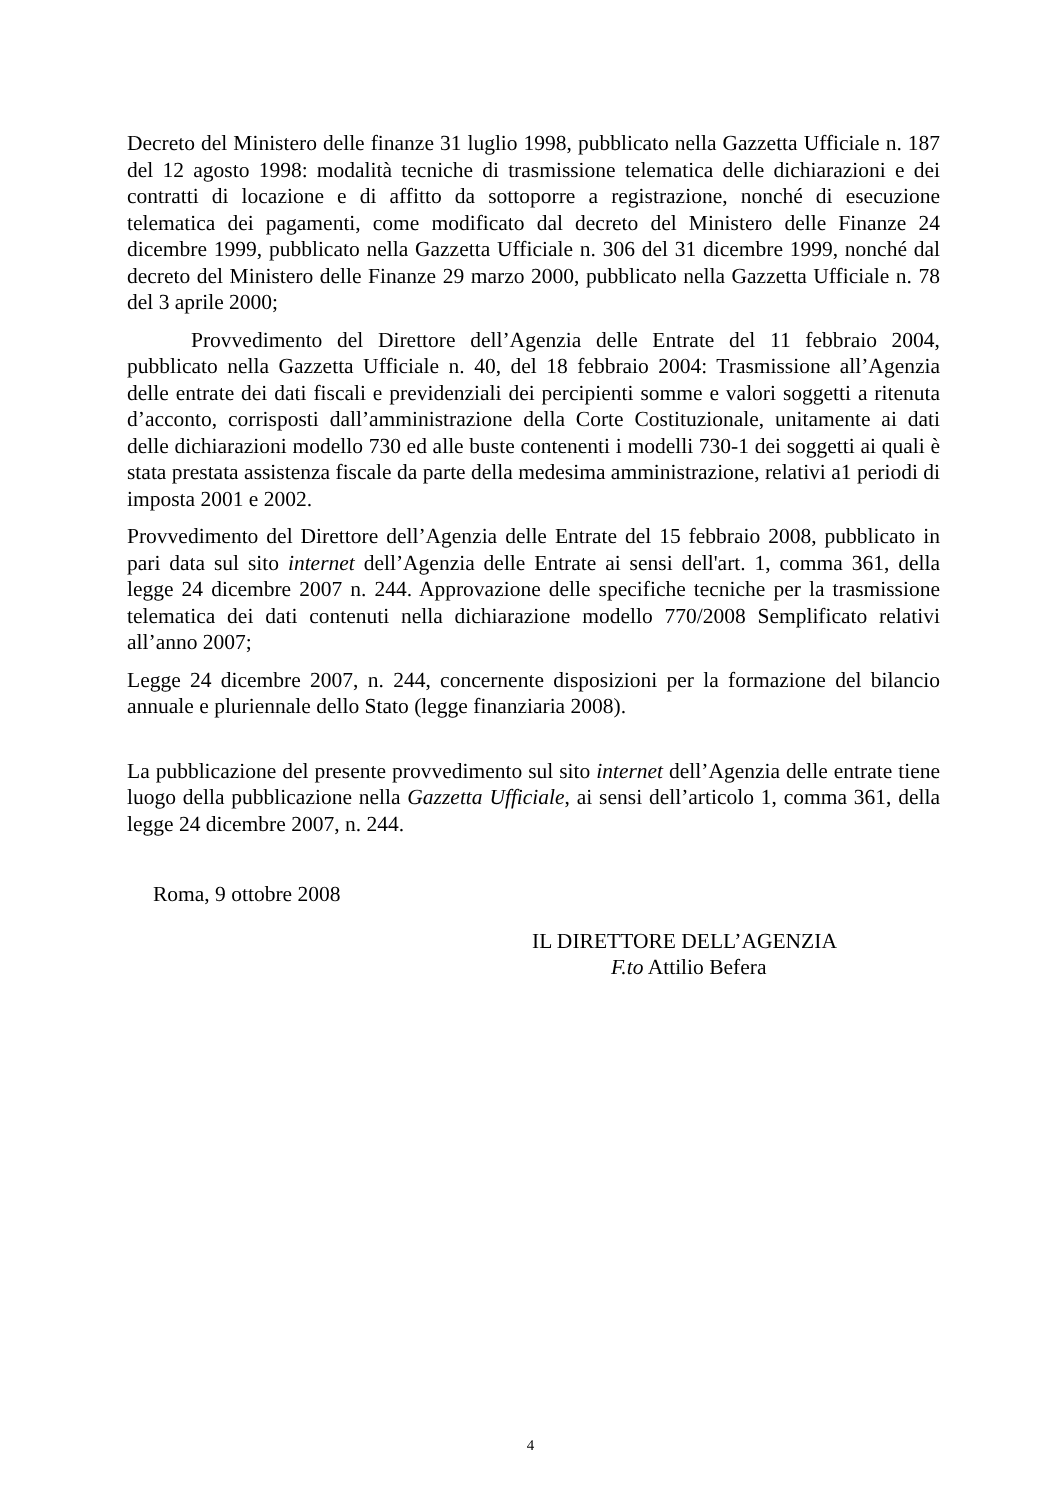Decreto del Ministero delle finanze 31 luglio 1998, pubblicato nella Gazzetta Ufficiale n. 187 del 12 agosto 1998: modalità tecniche di trasmissione telematica delle dichiarazioni e dei contratti di locazione e di affitto da sottoporre a registrazione, nonché di esecuzione telematica dei pagamenti, come modificato dal decreto del Ministero delle Finanze 24 dicembre 1999, pubblicato nella Gazzetta Ufficiale n. 306 del 31 dicembre 1999, nonché dal decreto del Ministero delle Finanze 29 marzo 2000, pubblicato nella Gazzetta Ufficiale n. 78 del 3 aprile 2000;
Provvedimento del Direttore dell’Agenzia delle Entrate del 11 febbraio 2004, pubblicato nella Gazzetta Ufficiale n. 40, del 18 febbraio 2004: Trasmissione all’Agenzia delle entrate dei dati fiscali e previdenziali dei percipienti somme e valori soggetti a ritenuta d’acconto, corrisposti dall’amministrazione della Corte Costituzionale, unitamente ai dati delle dichiarazioni modello 730 ed alle buste contenenti i modelli 730-1 dei soggetti ai quali è stata prestata assistenza fiscale da parte della medesima amministrazione, relativi a1 periodi di imposta 2001 e 2002.
Provvedimento del Direttore dell’Agenzia delle Entrate del 15 febbraio 2008, pubblicato in pari data sul sito internet dell’Agenzia delle Entrate ai sensi dell'art. 1, comma 361, della legge 24 dicembre 2007 n. 244. Approvazione delle specifiche tecniche per la trasmissione telematica dei dati contenuti nella dichiarazione modello 770/2008 Semplificato relativi all’anno 2007;
Legge 24 dicembre 2007, n. 244, concernente disposizioni per la formazione del bilancio annuale e pluriennale dello Stato (legge finanziaria 2008).
La pubblicazione del presente provvedimento sul sito internet dell’Agenzia delle entrate tiene luogo della pubblicazione nella Gazzetta Ufficiale, ai sensi dell’articolo 1, comma 361, della legge 24 dicembre 2007, n. 244.
Roma, 9 ottobre 2008
IL DIRETTORE DELL’AGENZIA
F.to Attilio Befera
4